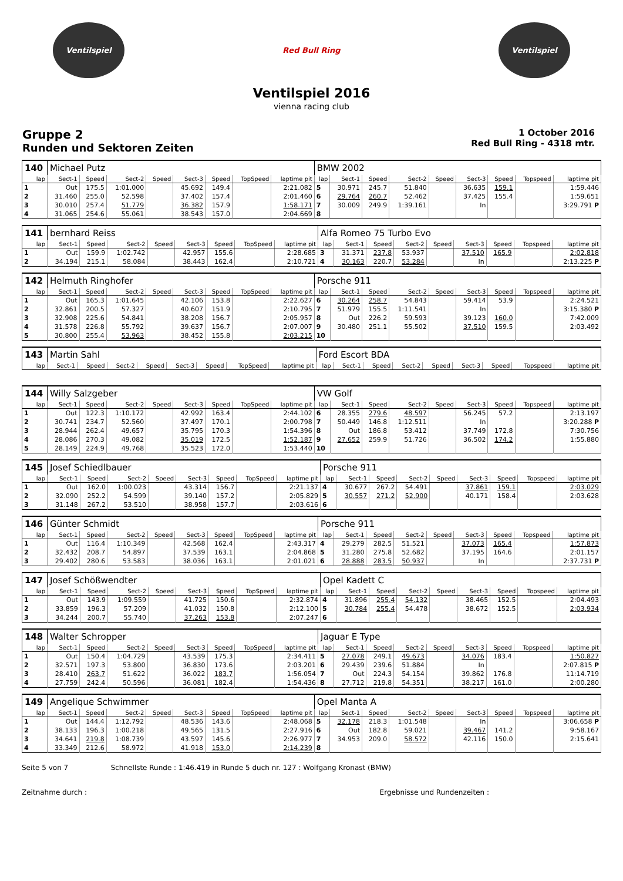Ventilspiel Red Bull Ring Ventilspiel
Ventilspiel 2016
vienna racing club
Gruppe 2
Runden und Sektoren Zeiten
1 October 2016
Red Bull Ring - 4318 mtr.
| 140 | Michael Putz | | | | | | | | BMW 2002 | | | | | | | | |
| lap | Sect-1 | Speed | Sect-2 | Speed | Sect-3 | Speed | TopSpeed | laptime pit | lap | Sect-1 | Speed | Sect-2 | Speed | Sect-3 | Speed | Topspeed | laptime pit |
| 1 | Out | 175.5 | 1:01.000 | | 45.692 | 149.4 | | 2:21.082 | 5 | 30.971 | 245.7 | 51.840 | | 36.635 | 159.1 | | 1:59.446 |
| 2 | 31.460 | 255.0 | 52.598 | | 37.402 | 157.4 | | 2:01.460 | 6 | 29.764 | 260.7 | 52.462 | | 37.425 | 155.4 | | 1:59.651 |
| 3 | 30.010 | 257.4 | 51.779 | | 36.382 | 157.9 | | 1:58.171 | 7 | 30.009 | 249.9 | 1:39.161 | | In | | | 3:29.791 P |
| 4 | 31.065 | 254.6 | 55.061 | | 38.543 | 157.0 | | 2:04.669 | 8 | | | | | | | | |
| 141 | bernhard Reiss | | | | | | | | Alfa Romeo 75 Turbo Evo | | | | | | | | |
| lap | Sect-1 | Speed | Sect-2 | Speed | Sect-3 | Speed | TopSpeed | laptime pit | lap | Sect-1 | Speed | Sect-2 | Speed | Sect-3 | Speed | Topspeed | laptime pit |
| 1 | Out | 159.9 | 1:02.742 | | 42.957 | 155.6 | | 2:28.685 | 3 | 31.371 | 237.8 | 53.937 | | 37.510 | 165.9 | | 2:02.818 |
| 2 | 34.194 | 215.1 | 58.084 | | 38.443 | 162.4 | | 2:10.721 | 4 | 30.163 | 220.7 | 53.284 | | In | | | 2:13.225 P |
| 142 | Helmuth Ringhofer | | | | | | | | Porsche 911 | | | | | | | | |
| lap | Sect-1 | Speed | Sect-2 | Speed | Sect-3 | Speed | TopSpeed | laptime pit | lap | Sect-1 | Speed | Sect-2 | Speed | Sect-3 | Speed | Topspeed | laptime pit |
| 1 | Out | 165.3 | 1:01.645 | | 42.106 | 153.8 | | 2:22.627 | 6 | 30.264 | 258.7 | 54.843 | | 59.414 | 53.9 | | 2:24.521 |
| 2 | 32.861 | 200.5 | 57.327 | | 40.607 | 151.9 | | 2:10.795 | 7 | 51.979 | 155.5 | 1:11.541 | | In | | | 3:15.380 P |
| 3 | 32.908 | 225.6 | 54.841 | | 38.208 | 156.7 | | 2:05.957 | 8 | Out | 226.2 | 59.593 | | 39.123 | 160.0 | | 7:42.009 |
| 4 | 31.578 | 226.8 | 55.792 | | 39.637 | 156.7 | | 2:07.007 | 9 | 30.480 | 251.1 | 55.502 | | 37.510 | 159.5 | | 2:03.492 |
| 5 | 30.800 | 255.4 | 53.963 | | 38.452 | 155.8 | | 2:03.215 | 10 | | | | | | | | |
| 143 | Martin Sahl | | | | | | | | Ford Escort BDA | | | | | | | | |
| lap | Sect-1 | Speed | Sect-2 | Speed | Sect-3 | Speed | TopSpeed | laptime pit | lap | Sect-1 | Speed | Sect-2 | Speed | Sect-3 | Speed | Topspeed | laptime pit |
| 144 | Willy Salzgeber | | | | | | | | VW Golf | | | | | | | | |
| lap | Sect-1 | Speed | Sect-2 | Speed | Sect-3 | Speed | TopSpeed | laptime pit | lap | Sect-1 | Speed | Sect-2 | Speed | Sect-3 | Speed | Topspeed | laptime pit |
| 1 | Out | 122.3 | 1:10.172 | | 42.992 | 163.4 | | 2:44.102 | 6 | 28.355 | 279.6 | 48.597 | | 56.245 | 57.2 | | 2:13.197 |
| 2 | 30.741 | 234.7 | 52.560 | | 37.497 | 170.1 | | 2:00.798 | 7 | 50.449 | 146.8 | 1:12.511 | | In | | | 3:20.288 P |
| 3 | 28.944 | 262.4 | 49.657 | | 35.795 | 170.3 | | 1:54.396 | 8 | Out | 186.8 | 53.412 | | 37.749 | 172.8 | | 7:30.756 |
| 4 | 28.086 | 270.3 | 49.082 | | 35.019 | 172.5 | | 1:52.187 | 9 | 27.652 | 259.9 | 51.726 | | 36.502 | 174.2 | | 1:55.880 |
| 5 | 28.149 | 224.9 | 49.768 | | 35.523 | 172.0 | | 1:53.440 | 10 | | | | | | | | |
| 145 | Josef Schiedlbauer | | | | | | | | Porsche 911 | | | | | | | | |
| lap | Sect-1 | Speed | Sect-2 | Speed | Sect-3 | Speed | TopSpeed | laptime pit | lap | Sect-1 | Speed | Sect-2 | Speed | Sect-3 | Speed | Topspeed | laptime pit |
| 1 | Out | 162.0 | 1:00.023 | | 43.314 | 156.7 | | 2:21.137 | 4 | 30.677 | 267.2 | 54.491 | | 37.861 | 159.1 | | 2:03.029 |
| 2 | 32.090 | 252.2 | 54.599 | | 39.140 | 157.2 | | 2:05.829 | 5 | 30.557 | 271.2 | 52.900 | | 40.171 | 158.4 | | 2:03.628 |
| 3 | 31.148 | 267.2 | 53.510 | | 38.958 | 157.7 | | 2:03.616 | 6 | | | | | | | | |
| 146 | Günter Schmidt | | | | | | | | Porsche 911 | | | | | | | | |
| lap | Sect-1 | Speed | Sect-2 | Speed | Sect-3 | Speed | TopSpeed | laptime pit | lap | Sect-1 | Speed | Sect-2 | Speed | Sect-3 | Speed | Topspeed | laptime pit |
| 1 | Out | 116.4 | 1:10.349 | | 42.568 | 162.4 | | 2:43.317 | 4 | 29.279 | 282.5 | 51.521 | | 37.073 | 165.4 | | 1:57.873 |
| 2 | 32.432 | 208.7 | 54.897 | | 37.539 | 163.1 | | 2:04.868 | 5 | 31.280 | 275.8 | 52.682 | | 37.195 | 164.6 | | 2:01.157 |
| 3 | 29.402 | 280.6 | 53.583 | | 38.036 | 163.1 | | 2:01.021 | 6 | 28.888 | 283.5 | 50.937 | | In | | | 2:37.731 P |
| 147 | Josef Schößwendter | | | | | | | | Opel Kadett C | | | | | | | | |
| lap | Sect-1 | Speed | Sect-2 | Speed | Sect-3 | Speed | TopSpeed | laptime pit | lap | Sect-1 | Speed | Sect-2 | Speed | Sect-3 | Speed | Topspeed | laptime pit |
| 1 | Out | 143.9 | 1:09.559 | | 41.725 | 150.6 | | 2:32.874 | 4 | 31.896 | 255.4 | 54.132 | | 38.465 | 152.5 | | 2:04.493 |
| 2 | 33.859 | 196.3 | 57.209 | | 41.032 | 150.8 | | 2:12.100 | 5 | 30.784 | 255.4 | 54.478 | | 38.672 | 152.5 | | 2:03.934 |
| 3 | 34.244 | 200.7 | 55.740 | | 37.263 | 153.8 | | 2:07.247 | 6 | | | | | | | | |
| 148 | Walter Schropper | | | | | | | | Jaguar E Type | | | | | | | | |
| lap | Sect-1 | Speed | Sect-2 | Speed | Sect-3 | Speed | TopSpeed | laptime pit | lap | Sect-1 | Speed | Sect-2 | Speed | Sect-3 | Speed | Topspeed | laptime pit |
| 1 | Out | 150.4 | 1:04.729 | | 43.539 | 175.3 | | 2:34.411 | 5 | 27.078 | 249.1 | 49.673 | | 34.076 | 183.4 | | 1:50.827 |
| 2 | 32.571 | 197.3 | 53.800 | | 36.830 | 173.6 | | 2:03.201 | 6 | 29.439 | 239.6 | 51.884 | | In | | | 2:07.815 P |
| 3 | 28.410 | 263.7 | 51.622 | | 36.022 | 183.7 | | 1:56.054 | 7 | Out | 224.3 | 54.154 | | 39.862 | 176.8 | | 11:14.719 |
| 4 | 27.759 | 242.4 | 50.596 | | 36.081 | 182.4 | | 1:54.436 | 8 | 27.712 | 219.8 | 54.351 | | 38.217 | 161.0 | | 2:00.280 |
| 149 | Angelique Schwimmer | | | | | | | | Opel Manta A | | | | | | | | |
| lap | Sect-1 | Speed | Sect-2 | Speed | Sect-3 | Speed | TopSpeed | laptime pit | lap | Sect-1 | Speed | Sect-2 | Speed | Sect-3 | Speed | Topspeed | laptime pit |
| 1 | Out | 144.4 | 1:12.792 | | 48.536 | 143.6 | | 2:48.068 | 5 | 32.178 | 218.3 | 1:01.548 | | In | | | 3:06.658 P |
| 2 | 38.133 | 196.3 | 1:00.218 | | 49.565 | 131.5 | | 2:27.916 | 6 | Out | 182.8 | 59.021 | | 39.467 | 141.2 | | 9:58.167 |
| 3 | 34.641 | 219.8 | 1:08.739 | | 43.597 | 145.6 | | 2:26.977 | 7 | 34.953 | 209.0 | 58.572 | | 42.116 | 150.0 | | 2:15.641 |
| 4 | 33.349 | 212.6 | 58.972 | | 41.918 | 153.0 | | 2:14.239 | 8 | | | | | | | | |
Seite 5 von 7 Schnellste Runde : 1:46.419 in Runde 5 duch nr. 127 : Wolfgang Kronast (BMW)
Zeitnahme durch : Ergebnisse und Rundenzeiten :